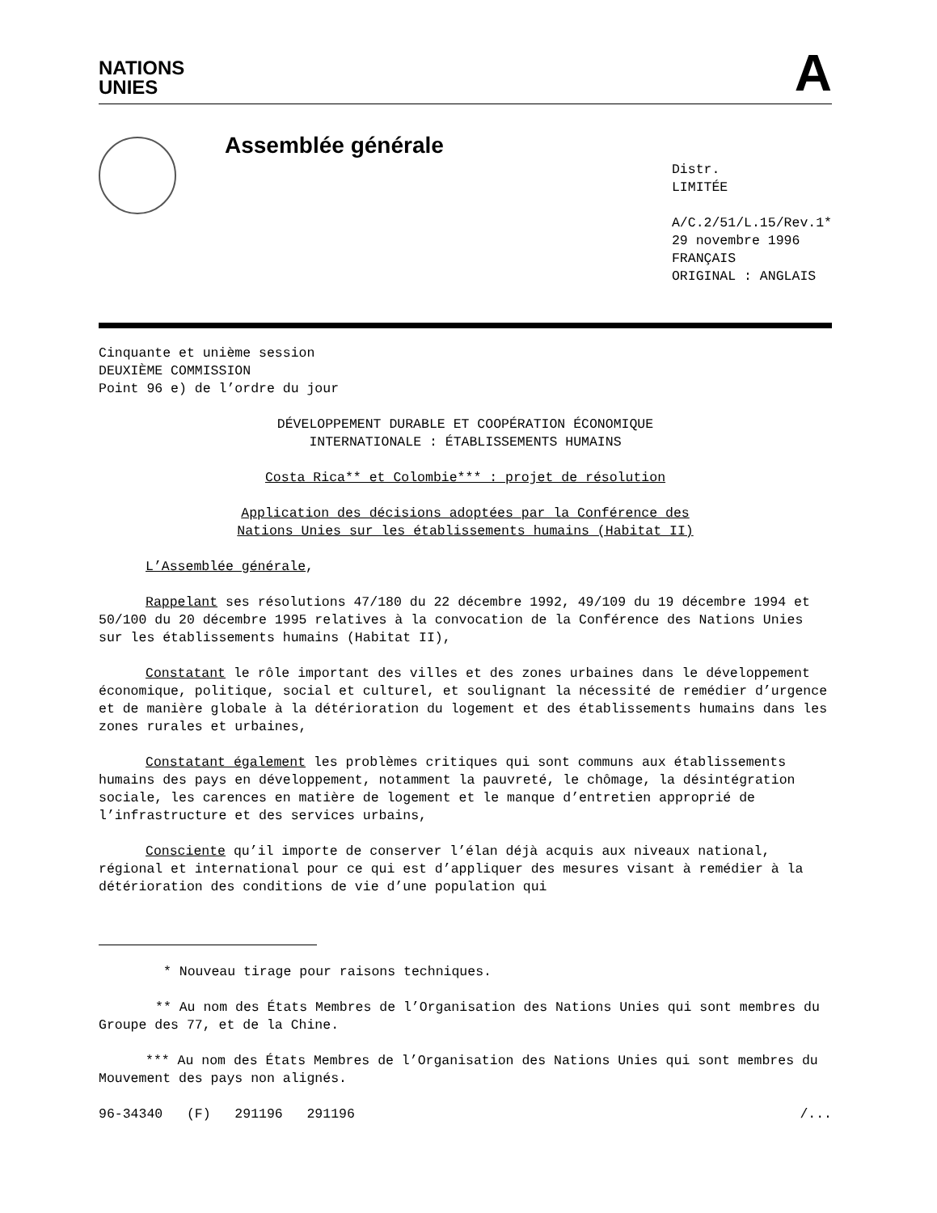NATIONS
UNIES
A
Assemblée générale
Distr.
LIMITÉE
A/C.2/51/L.15/Rev.1*
29 novembre 1996
FRANÇAIS
ORIGINAL : ANGLAIS
Cinquante et unième session
DEUXIÈME COMMISSION
Point 96 e) de l’ordre du jour
DÉVELOPPEMENT DURABLE ET COOPÉRATION ÉCONOMIQUE
INTERNATIONALE : ÉTABLISSEMENTS HUMAINS
Costa Rica** et Colombie*** : projet de résolution
Application des décisions adoptées par la Conférence des
Nations Unies sur les établissements humains (Habitat II)
L’Assemblée générale,
Rappelant ses résolutions 47/180 du 22 décembre 1992, 49/109 du 19 décembre 1994 et 50/100 du 20 décembre 1995 relatives à la convocation de la Conférence des Nations Unies sur les établissements humains (Habitat II),
Constatant le rôle important des villes et des zones urbaines dans le développement économique, politique, social et culturel, et soulignant la nécessité de remédier d’urgence et de manière globale à la détérioration du logement et des établissements humains dans les zones rurales et urbaines,
Constatant également les problèmes critiques qui sont communs aux établissements humains des pays en développement, notamment la pauvreté, le chômage, la désintégration sociale, les carences en matière de logement et le manque d’entretien approprié de l’infrastructure et des services urbains,
Consciente qu’il importe de conserver l’élan déjà acquis aux niveaux national, régional et international pour ce qui est d’appliquer des mesures visant à remédier à la détérioration des conditions de vie d’une population qui
* Nouveau tirage pour raisons techniques.
** Au nom des États Membres de l’Organisation des Nations Unies qui sont membres du Groupe des 77, et de la Chine.
*** Au nom des États Membres de l’Organisation des Nations Unies qui sont membres du Mouvement des pays non alignés.
96-34340 (F) 291196 291196 /...